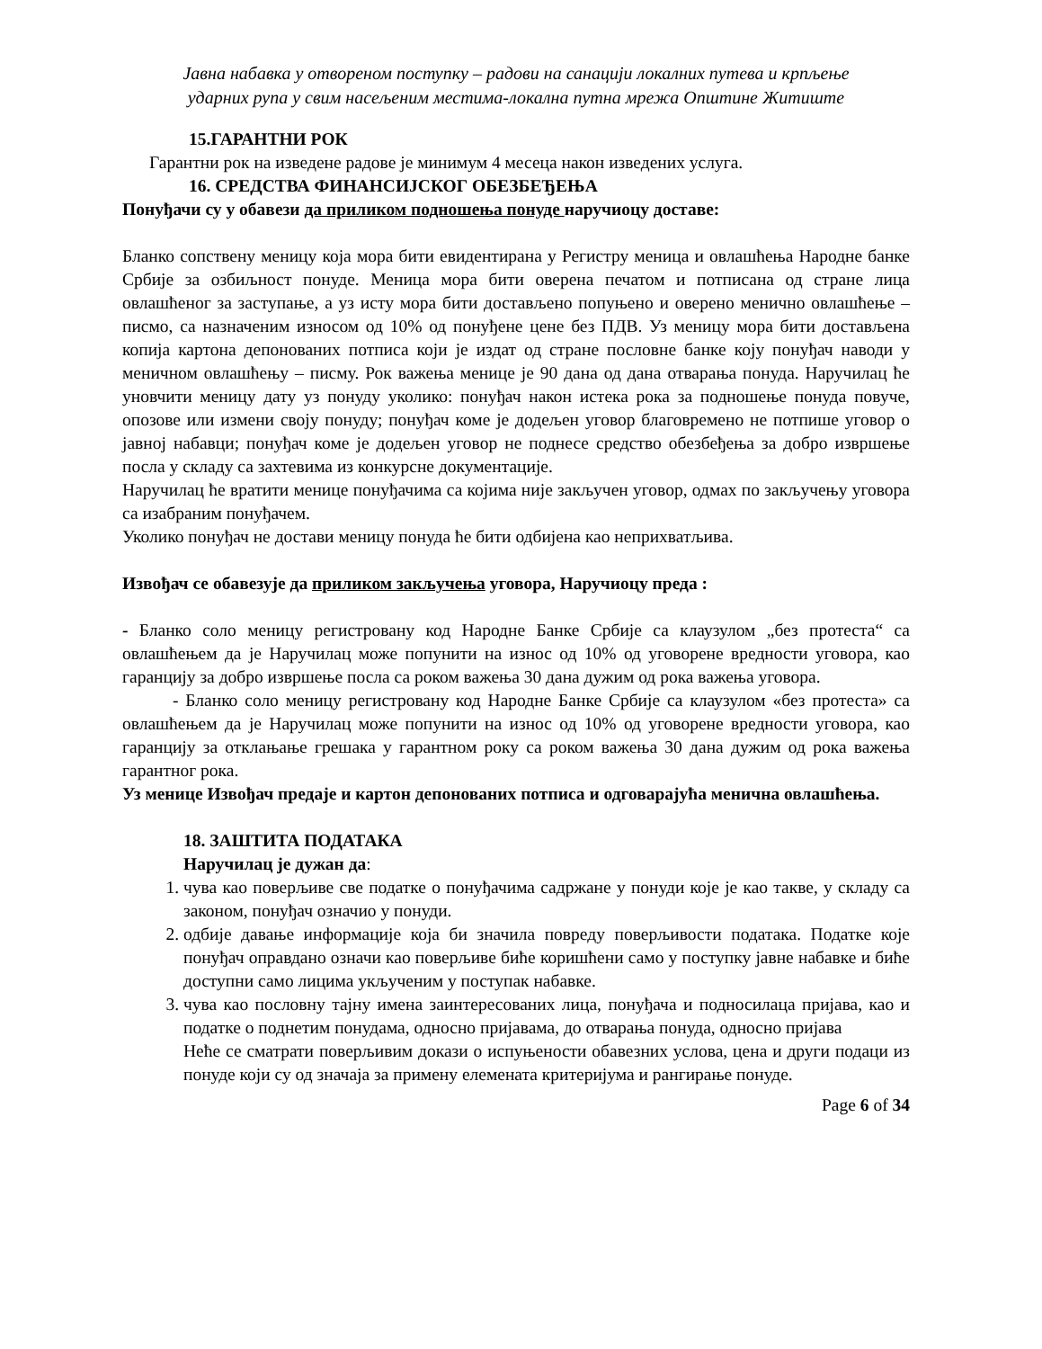Јавна набавка у отвореном поступку – радови на санацији локалних путева и крпљење
ударних рупа у свим насељеним местима-локална путна мрежа Општине Житиште
15.ГАРАНТНИ РОК
Гарантни рок на изведене радове је минимум 4 месеца након изведених услуга.
16. СРЕДСТВА ФИНАНСИЈСКОГ ОБЕЗБЕЂЕЊА
Понуђачи су у обавези да приликом подношења понуде наручиоцу доставе:
Бланко сопствену меницу која мора бити евидентирана у Регистру меница и овлашћења Народне банке Србије за озбиљност понуде. Меница мора бити оверена печатом и потписана од стране лица овлашћеног за заступање, а уз исту мора бити достављено попуњено и оверено менично овлашћење – писмо, са назначеним износом од 10% од понуђене цене без ПДВ. Уз меницу мора бити достављена копија картона депонованих потписа који је издат од стране пословне банке коју понуђач наводи у меничном овлашћењу – писму. Рок важења менице је 90 дана од дана отварања понуда. Наручилац ће уновчити меницу дату уз понуду уколико: понуђач након истека рока за подношење понуда повуче, опозове или измени своју понуду; понуђач коме је додељен уговор благовремено не потпише уговор о јавној набавци; понуђач коме је додељен уговор не поднесе средство обезбеђења за добро извршење посла у складу са захтевима из конкурсне документације.
Наручилац ће вратити менице понуђачима са којима није закључен уговор, одмах по закључењу уговора са изабраним понуђачем.
Уколико понуђач не достави меницу понуда ће бити одбијена као неприхватљива.
Извођач се обавезује да приликом закључења уговора, Наручиоцу преда :
- Бланко соло меницу регистровану код Народне Банке Србије са клаузулом „без протеста“ са овлашћењем да је Наручилац може попунити на износ од 10% од уговорене вредности уговора, као гаранцију за добро извршење посла са роком важења 30 дана дужим од рока важења уговора.
- Бланко соло меницу регистровану код Народне Банке Србије са клаузулом «без протеста» са овлашћењем да је Наручилац може попунити на износ од 10% од уговорене вредности уговора, као гаранцију за отклањање грешака у гарантном року са роком важења 30 дана дужим од рока важења гарантног рока.
Уз менице Извођач предаје и картон депонованих потписа и одговарајућа менична овлашћења.
18. ЗАШТИТА ПОДАТАКА
Наручилац је дужан да:
1. чува као поверљиве све податке о понуђачима садржане у понуди које је као такве, у складу са законом, понуђач означио у понуди.
2. одбије давање информације која би значила повреду поверљивости података. Податке које понуђач оправдано означи као поверљиве биће коришћени само у поступку јавне набавке и биће доступни само лицима укљученим у поступак набавке.
3. чува као пословну тајну имена заинтересованих лица, понуђача и подносилаца пријава, као и податке о поднетим понудама, односно пријавама, до отварања понуда, односно пријава
Неће се сматрати поверљивим докази о испуњености обавезних услова, цена и други подаци из понуде који су од значаја за примену елемената критеријума и рангирање понуде.
Page 6 of 34